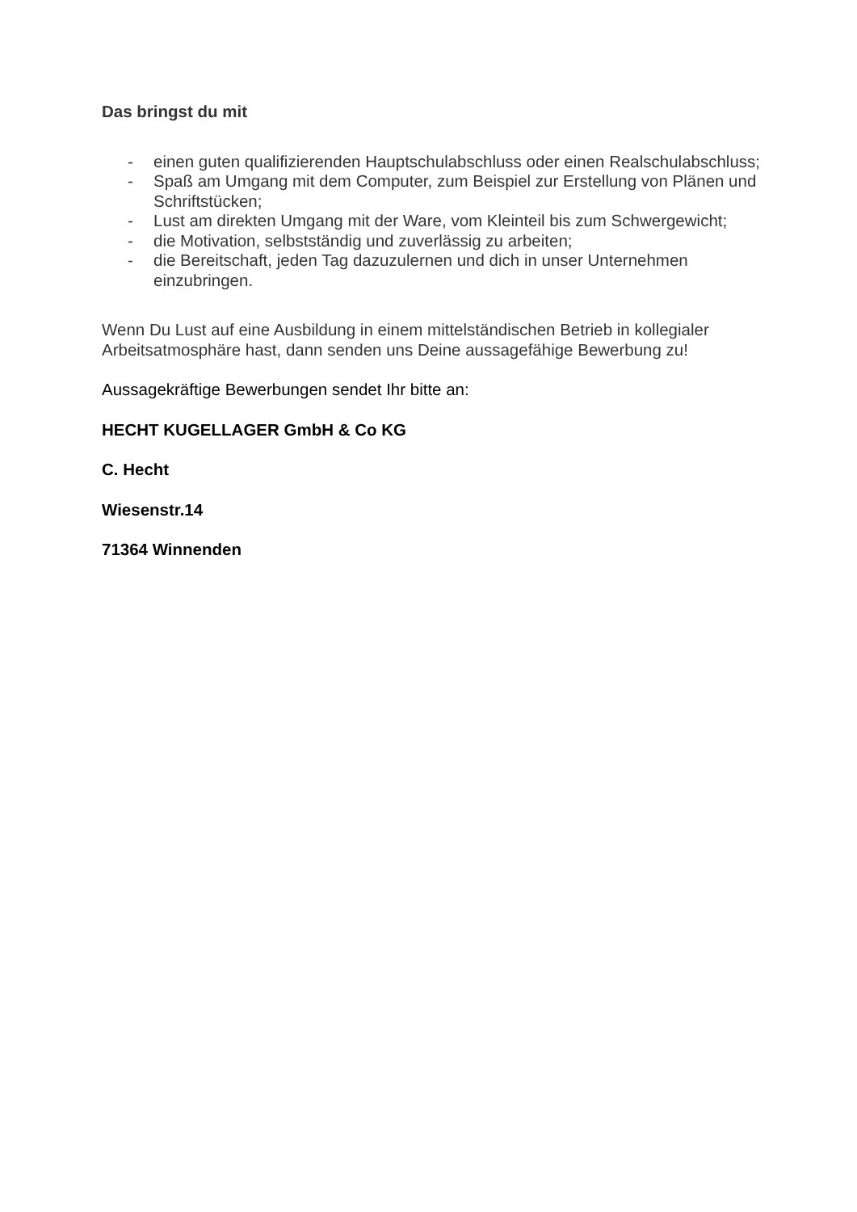Das bringst du mit
- einen guten qualifizierenden Hauptschulabschluss oder einen Realschulabschluss;
- Spaß am Umgang mit dem Computer, zum Beispiel zur Erstellung von Plänen und Schriftstücken;
- Lust am direkten Umgang mit der Ware, vom Kleinteil bis zum Schwergewicht;
- die Motivation, selbstständig und zuverlässig zu arbeiten;
- die Bereitschaft, jeden Tag dazuzulernen und dich in unser Unternehmen einzubringen.
Wenn Du Lust auf eine Ausbildung in einem mittelständischen Betrieb in kollegialer Arbeitsatmosphäre hast, dann senden uns Deine aussagefähige Bewerbung zu!
Aussagekräftige Bewerbungen sendet Ihr bitte an:
HECHT KUGELLAGER GmbH & Co KG
C. Hecht
Wiesenstr.14
71364 Winnenden